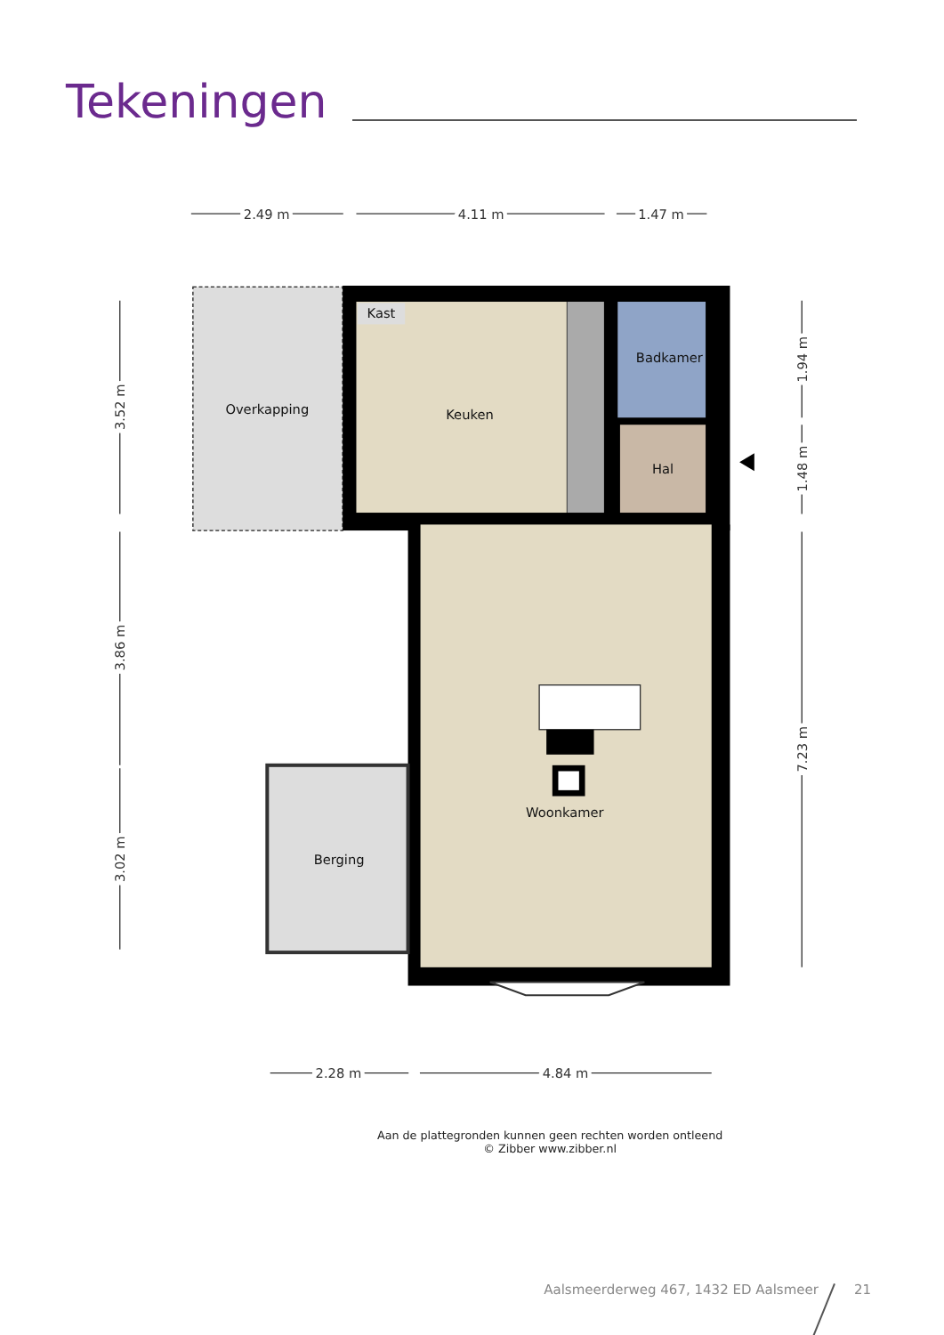Tekeningen
2.49 m
4.11 m
1.47 m
2.28 m
4.84 m
3.52 m
3.86 m
3.02 m
1.94 m
1.48 m
7.23 m
Kast
Overkapping
Keuken
Badkamer
Hal
Woonkamer
Berging
Aan de plattegronden kunnen geen rechten worden ontleend
© Zibber www.zibber.nl
Aalsmeerderweg 467, 1432 ED Aalsmeer 21